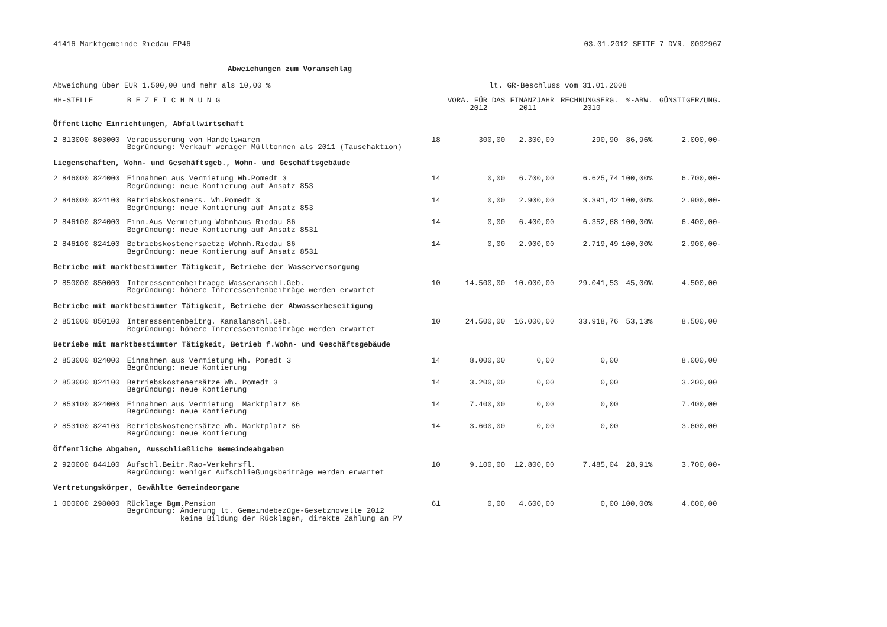41416 Marktgemeinde Riedau EP46 03.01.2012 SEITE 7 DVR. 0092967
Abweichungen zum Voranschlag
Abweichung über EUR 1.500,00 und mehr als 10,00 % lt. GR-Beschluss vom 31.01.2008
| HH-STELLE | B E Z E I C H N U N G | | VORA. FÜR DAS 2012 | FINANZJAHR 2011 | RECHNUNGSERG. 2010 | %-ABW. | GÜNSTIGER/UNG. |
| --- | --- | --- | --- | --- | --- | --- | --- |
| Öffentliche Einrichtungen, Abfallwirtschaft | | | | | | | |
| 2 813000 803000 | Veraeusserung von Handelswaren Begründung: Verkauf weniger Mülltonnen als 2011 (Tauschaktion) | 18 | 300,00 | 2.300,00 | 290,90 | 86,96% | 2.000,00- |
| Liegenschaften, Wohn- und Geschäftsgeb., Wohn- und Geschäftsgebäude | | | | | | | |
| 2 846000 824000 | Einnahmen aus Vermietung Wh.Pomedt 3 Begründung: neue Kontierung auf Ansatz 853 | 14 | 0,00 | 6.700,00 | 6.625,74 | 100,00% | 6.700,00- |
| 2 846000 824100 | Betriebskosteners. Wh.Pomedt 3 Begründung: neue Kontierung auf Ansatz 853 | 14 | 0,00 | 2.900,00 | 3.391,42 | 100,00% | 2.900,00- |
| 2 846100 824000 | Einn.Aus Vermietung Wohnhaus Riedau 86 Begründung: neue Kontierung auf Ansatz 8531 | 14 | 0,00 | 6.400,00 | 6.352,68 | 100,00% | 6.400,00- |
| 2 846100 824100 | Betriebskostenersaetze Wohnh.Riedau 86 Begründung: neue Kontierung auf Ansatz 8531 | 14 | 0,00 | 2.900,00 | 2.719,49 | 100,00% | 2.900,00- |
| Betriebe mit marktbestimmter Tätigkeit, Betriebe der Wasserversorgung | | | | | | | |
| 2 850000 850000 | Interessentenbeitraege Wasseranschl.Geb. Begründung: höhere Interessentenbeiträge werden erwartet | 10 | 14.500,00 | 10.000,00 | 29.041,53 | 45,00% | 4.500,00 |
| Betriebe mit marktbestimmter Tätigkeit, Betriebe der Abwasserbeseitigung | | | | | | | |
| 2 851000 850100 | Interessentenbeitrg. Kanalanschl.Geb. Begründung: höhere Interessentenbeiträge werden erwartet | 10 | 24.500,00 | 16.000,00 | 33.918,76 | 53,13% | 8.500,00 |
| Betriebe mit marktbestimmter Tätigkeit, Betrieb f.Wohn- und Geschäftsgebäude | | | | | | | |
| 2 853000 824000 | Einnahmen aus Vermietung Wh. Pomedt 3 Begründung: neue Kontierung | 14 | 8.000,00 | 0,00 | 0,00 | | 8.000,00 |
| 2 853000 824100 | Betriebskostenersätze Wh. Pomedt 3 Begründung: neue Kontierung | 14 | 3.200,00 | 0,00 | 0,00 | | 3.200,00 |
| 2 853100 824000 | Einnahmen aus Vermietung Marktplatz 86 Begründung: neue Kontierung | 14 | 7.400,00 | 0,00 | 0,00 | | 7.400,00 |
| 2 853100 824100 | Betriebskostenersätze Wh. Marktplatz 86 Begründung: neue Kontierung | 14 | 3.600,00 | 0,00 | 0,00 | | 3.600,00 |
| Öffentliche Abgaben, Ausschließliche Gemeindeabgaben | | | | | | | |
| 2 920000 844100 | Aufschl.Beitr.Rao-Verkehrsfl. Begründung: weniger Aufschließungsbeiträge werden erwartet | 10 | 9.100,00 | 12.800,00 | 7.485,04 | 28,91% | 3.700,00- |
| Vertretungskörper, Gewählte Gemeindeorgane | | | | | | | |
| 1 000000 298000 | Rücklage Bgm.Pension Begründung: Änderung lt. Gemeindebezüge-Gesetznovelle 2012 keine Bildung der Rücklagen, direkte Zahlung an PV | 61 | 0,00 | 4.600,00 | 0,00 | 100,00% | 4.600,00 |